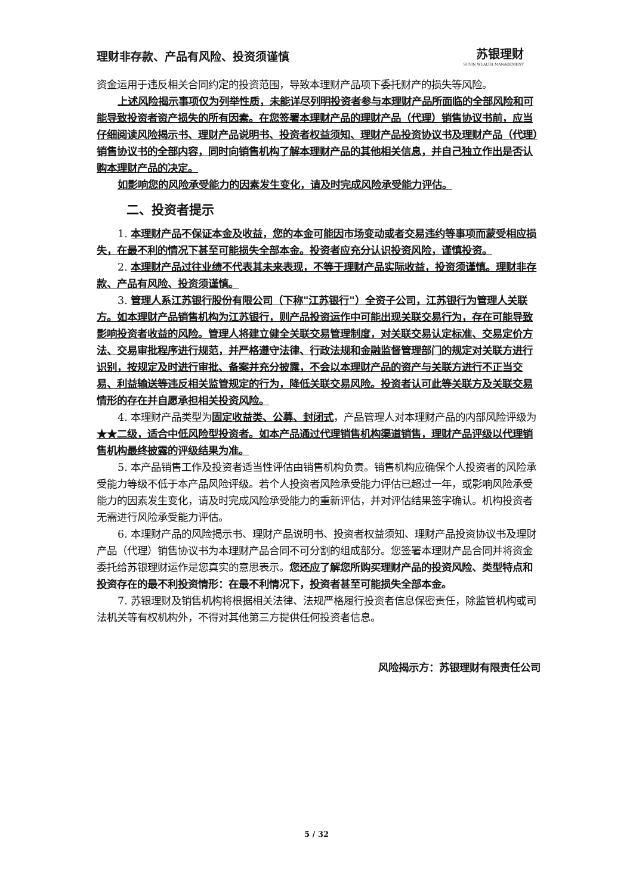理财非存款、产品有风险、投资须谨慎 苏银理财
SUYIN WEALTH MANAGEMENT
资金运用于违反相关合同约定的投资范围，导致本理财产品项下委托财产的损失等风险。
上述风险揭示事项仅为列举性质，未能详尽列明投资者参与本理财产品所面临的全部风险和可能导致投资者资产损失的所有因素。在您签署本理财产品的理财产品（代理）销售协议书前，应当仔细阅读风险揭示书、理财产品说明书、投资者权益须知、理财产品投资协议书及理财产品（代理）销售协议书的全部内容，同时向销售机构了解本理财产品的其他相关信息，并自己独立作出是否认购本理财产品的决定。
如影响您的风险承受能力的因素发生变化，请及时完成风险承受能力评估。
二、投资者提示
1. 本理财产品不保证本金及收益，您的本金可能因市场变动或者交易违约等事项而蒙受相应损失，在最不利的情况下甚至可能损失全部本金。投资者应充分认识投资风险，谨慎投资。
2. 本理财产品过往业绩不代表其未来表现，不等于理财产品实际收益，投资须谨慎。理财非存款、产品有风险、投资须谨慎。
3. 管理人系江苏银行股份有限公司（下称"江苏银行"）全资子公司，江苏银行为管理人关联方。如本理财产品销售机构为江苏银行，则产品投资运作中可能出现关联交易行为，存在可能导致影响投资者收益的风险。管理人将建立健全关联交易管理制度，对关联交易认定标准、交易定价方法、交易审批程序进行规范，并严格遵守法律、行政法规和金融监督管理部门的规定对关联方进行识别，按规定及时进行审批、备案并充分披露，不会以本理财产品的资产与关联方进行不正当交易、利益输送等违反相关监管规定的行为，降低关联交易风险。投资者认可此等关联方及关联交易情形的存在并自愿承担相关投资风险。
4. 本理财产品类型为固定收益类、公募、封闭式，产品管理人对本理财产品的内部风险评级为★★二级，适合中低风险型投资者。如本产品通过代理销售机构渠道销售，理财产品评级以代理销售机构最终披露的评级结果为准。
5. 本产品销售工作及投资者适当性评估由销售机构负责。销售机构应确保个人投资者的风险承受能力等级不低于本产品风险评级。若个人投资者风险承受能力评估已超过一年，或影响风险承受能力的因素发生变化，请及时完成风险承受能力的重新评估，并对评估结果签字确认。机构投资者无需进行风险承受能力评估。
6. 本理财产品的风险揭示书、理财产品说明书、投资者权益须知、理财产品投资协议书及理财产品（代理）销售协议书为本理财产品合同不可分割的组成部分。您签署本理财产品合同并将资金委托给苏银理财运作是您真实的意思表示。您还应了解您所购买理财产品的投资风险、类型特点和投资存在的最不利投资情形：在最不利情况下，投资者甚至可能损失全部本金。
7. 苏银理财及销售机构将根据相关法律、法规严格履行投资者信息保密责任，除监管机构或司法机关等有权机构外，不得对其他第三方提供任何投资者信息。
风险揭示方：苏银理财有限责任公司
5 / 32